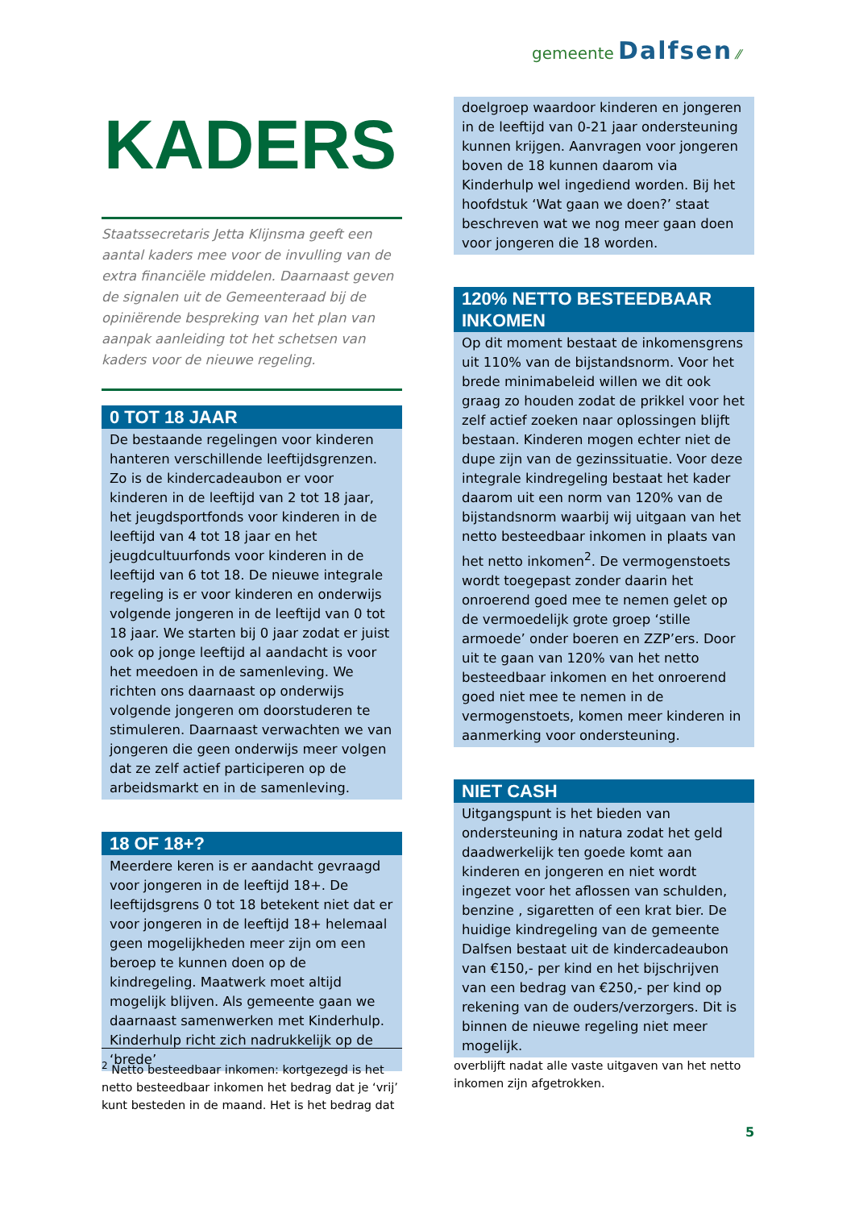gemeente Dalfsen ⁄⁄
KADERS
Staatssecretaris Jetta Klijnsma geeft een aantal kaders mee voor de invulling van de extra financiële middelen. Daarnaast geven de signalen uit de Gemeenteraad bij de opiniërende bespreking van het plan van aanpak aanleiding tot het schetsen van kaders voor de nieuwe regeling.
0 TOT 18 JAAR
De bestaande regelingen voor kinderen hanteren verschillende leeftijdsgrenzen. Zo is de kindercadeaubon er voor kinderen in de leeftijd van 2 tot 18 jaar, het jeugdsportfonds voor kinderen in de leeftijd van 4 tot 18 jaar en het jeugdcultuurfonds voor kinderen in de leeftijd van 6 tot 18. De nieuwe integrale regeling is er voor kinderen en onderwijs volgende jongeren in de leeftijd van 0 tot 18 jaar. We starten bij 0 jaar zodat er juist ook op jonge leeftijd al aandacht is voor het meedoen in de samenleving. We richten ons daarnaast op onderwijs volgende jongeren om doorstuderen te stimuleren. Daarnaast verwachten we van jongeren die geen onderwijs meer volgen dat ze zelf actief participeren op de arbeidsmarkt en in de samenleving.
18 OF 18+?
Meerdere keren is er aandacht gevraagd voor jongeren in de leeftijd 18+. De leeftijdsgrens 0 tot 18 betekent niet dat er voor jongeren in de leeftijd 18+ helemaal geen mogelijkheden meer zijn om een beroep te kunnen doen op de kindregeling. Maatwerk moet altijd mogelijk blijven. Als gemeente gaan we daarnaast samenwerken met Kinderhulp. Kinderhulp richt zich nadrukkelijk op de ‘brede’
doelgroep waardoor kinderen en jongeren in de leeftijd van 0-21 jaar ondersteuning kunnen krijgen. Aanvragen voor jongeren boven de 18 kunnen daarom via Kinderhulp wel ingediend worden. Bij het hoofdstuk ‘Wat gaan we doen?’ staat beschreven wat we nog meer gaan doen voor jongeren die 18 worden.
120% NETTO BESTEEDBAAR INKOMEN
Op dit moment bestaat de inkomensgrens uit 110% van de bijstandsnorm. Voor het brede minimabeleid willen we dit ook graag zo houden zodat de prikkel voor het zelf actief zoeken naar oplossingen blijft bestaan. Kinderen mogen echter niet de dupe zijn van de gezinssituatie. Voor deze integrale kindregeling bestaat het kader daarom uit een norm van 120% van de bijstandsnorm waarbij wij uitgaan van het netto besteedbaar inkomen in plaats van het netto inkomen<sup>2</sup>. De vermogenstoets wordt toegepast zonder daarin het onroerend goed mee te nemen gelet op de vermoedelijk grote groep ‘stille armoede’ onder boeren en ZZP’ers. Door uit te gaan van 120% van het netto besteedbaar inkomen en het onroerend goed niet mee te nemen in de vermogenstoets, komen meer kinderen in aanmerking voor ondersteuning.
NIET CASH
Uitgangspunt is het bieden van ondersteuning in natura zodat het geld daadwerkelijk ten goede komt aan kinderen en jongeren en niet wordt ingezet voor het aflossen van schulden, benzine , sigaretten of een krat bier. De huidige kindregeling van de gemeente Dalfsen bestaat uit de kindercadeaubon van €150,- per kind en het bijschrijven van een bedrag van €250,- per kind op rekening van de ouders/verzorgers. Dit is binnen de nieuwe regeling niet meer mogelijk.
<sup>2</sup> Netto besteedbaar inkomen: kortgezegd is het netto besteedbaar inkomen het bedrag dat je ‘vrij’ kunt besteden in de maand. Het is het bedrag dat
overblijft nadat alle vaste uitgaven van het netto inkomen zijn afgetrokken.
5